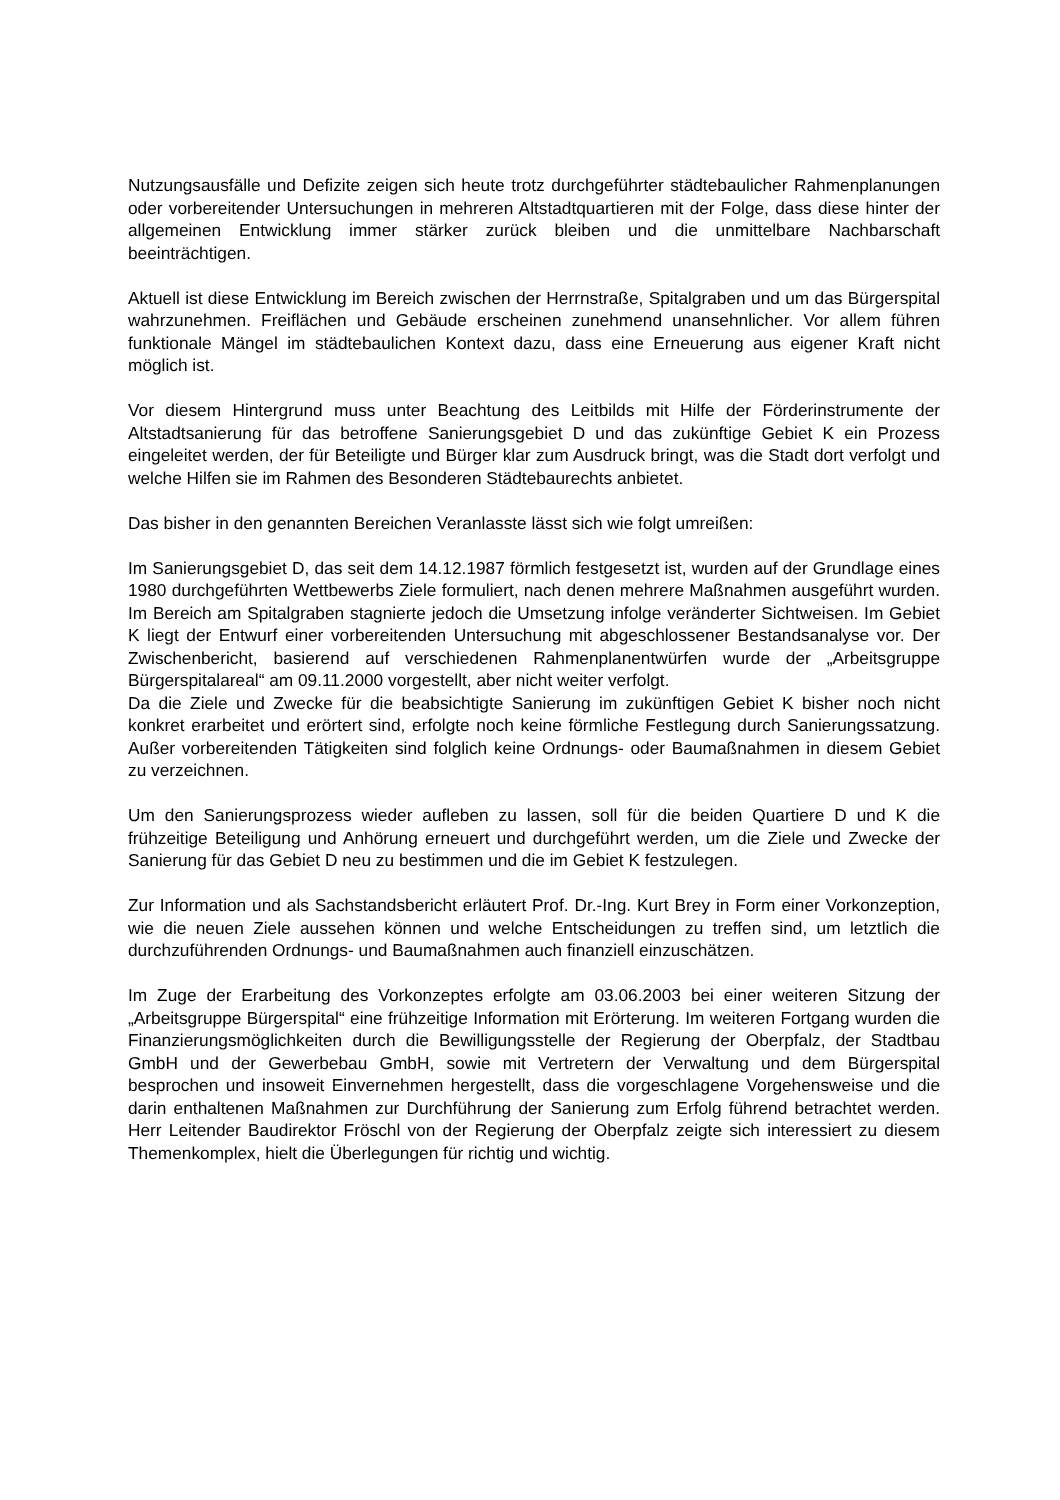Nutzungsausfälle und Defizite zeigen sich heute trotz durchgeführter städtebaulicher Rahmenplanungen oder vorbereitender Untersuchungen in mehreren Altstadtquartieren mit der Folge, dass diese hinter der allgemeinen Entwicklung immer stärker zurück bleiben und die unmittelbare Nachbarschaft beeinträchtigen.
Aktuell ist diese Entwicklung im Bereich zwischen der Herrnstraße, Spitalgraben und um das Bürgerspital wahrzunehmen. Freiflächen und Gebäude erscheinen zunehmend unansehnlicher. Vor allem führen funktionale Mängel im städtebaulichen Kontext dazu, dass eine Erneuerung aus eigener Kraft nicht möglich ist.
Vor diesem Hintergrund muss unter Beachtung des Leitbilds mit Hilfe der Förderinstrumente der Altstadtsanierung für das betroffene Sanierungsgebiet D und das zukünftige Gebiet K ein Prozess eingeleitet werden, der für Beteiligte und Bürger klar zum Ausdruck bringt, was die Stadt dort verfolgt und welche Hilfen sie im Rahmen des Besonderen Städtebaurechts anbietet.
Das bisher in den genannten Bereichen Veranlasste lässt sich wie folgt umreißen:
Im Sanierungsgebiet D, das seit dem 14.12.1987 förmlich festgesetzt ist, wurden auf der Grundlage eines 1980 durchgeführten Wettbewerbs Ziele formuliert, nach denen mehrere Maßnahmen ausgeführt wurden. Im Bereich am Spitalgraben stagnierte jedoch die Umsetzung infolge veränderter Sichtweisen. Im Gebiet K liegt der Entwurf einer vorbereitenden Untersuchung mit abgeschlossener Bestandsanalyse vor. Der Zwischenbericht, basierend auf verschiedenen Rahmenplanentwürfen wurde der „Arbeitsgruppe Bürgerspitalareal“ am 09.11.2000 vorgestellt, aber nicht weiter verfolgt.
Da die Ziele und Zwecke für die beabsichtigte Sanierung im zukünftigen Gebiet K bisher noch nicht konkret erarbeitet und erörtert sind, erfolgte noch keine förmliche Festlegung durch Sanierungssatzung. Außer vorbereitenden Tätigkeiten sind folglich keine Ordnungs- oder Baumaßnahmen in diesem Gebiet zu verzeichnen.
Um den Sanierungsprozess wieder aufleben zu lassen, soll für die beiden Quartiere D und K die frühzeitige Beteiligung und Anhörung erneuert und durchgeführt werden, um die Ziele und Zwecke der Sanierung für das Gebiet D neu zu bestimmen und die im Gebiet K festzulegen.
Zur Information und als Sachstandsbericht erläutert Prof. Dr.-Ing. Kurt Brey in Form einer Vorkonzeption, wie die neuen Ziele aussehen können und welche Entscheidungen zu treffen sind, um letztlich die durchzuführenden Ordnungs- und Baumaßnahmen auch finanziell einzuschätzen.
Im Zuge der Erarbeitung des Vorkonzeptes erfolgte am 03.06.2003 bei einer weiteren Sitzung der „Arbeitsgruppe Bürgerspital“ eine frühzeitige Information mit Erörterung. Im weiteren Fortgang wurden die Finanzierungsmöglichkeiten durch die Bewilligungsstelle der Regierung der Oberpfalz, der Stadtbau GmbH und der Gewerbebau GmbH, sowie mit Vertretern der Verwaltung und dem Bürgerspital besprochen und insoweit Einvernehmen hergestellt, dass die vorgeschlagene Vorgehensweise und die darin enthaltenen Maßnahmen zur Durchführung der Sanierung zum Erfolg führend betrachtet werden. Herr Leitender Baudirektor Fröschl von der Regierung der Oberpfalz zeigte sich interessiert zu diesem Themenkomplex, hielt die Überlegungen für richtig und wichtig.